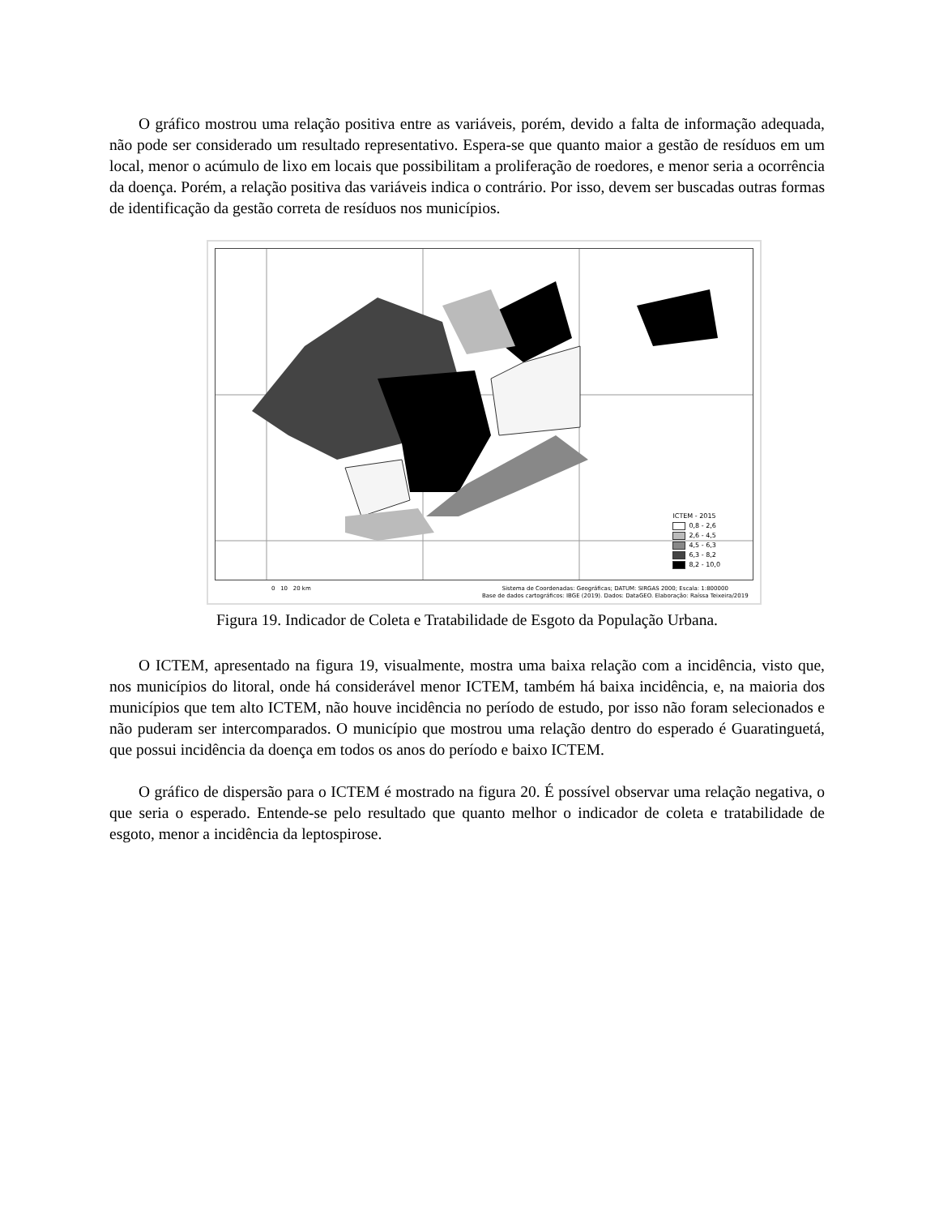O gráfico mostrou uma relação positiva entre as variáveis, porém, devido a falta de informação adequada, não pode ser considerado um resultado representativo. Espera-se que quanto maior a gestão de resíduos em um local, menor o acúmulo de lixo em locais que possibilitam a proliferação de roedores, e menor seria a ocorrência da doença. Porém, a relação positiva das variáveis indica o contrário. Por isso, devem ser buscadas outras formas de identificação da gestão correta de resíduos nos municípios.
ICTEM - 2015
0,8 - 2,6
2,6 - 4,5
4,5 - 6,3
6,3 - 8,2
8,2 - 10,0
0 10 20 km Sistema de Coordenadas: Geográficas; DATUM: SIRGAS 2000; Escala: 1:800000
Base de dados cartográficos: IBGE (2019). Dados: DataGEO. Elaboração: Raíssa Teixeira/2019
Figura 19. Indicador de Coleta e Tratabilidade de Esgoto da População Urbana.
O ICTEM, apresentado na figura 19, visualmente, mostra uma baixa relação com a incidência, visto que, nos municípios do litoral, onde há considerável menor ICTEM, também há baixa incidência, e, na maioria dos municípios que tem alto ICTEM, não houve incidência no período de estudo, por isso não foram selecionados e não puderam ser intercomparados. O município que mostrou uma relação dentro do esperado é Guaratinguetá, que possui incidência da doença em todos os anos do período e baixo ICTEM.
O gráfico de dispersão para o ICTEM é mostrado na figura 20. É possível observar uma relação negativa, o que seria o esperado. Entende-se pelo resultado que quanto melhor o indicador de coleta e tratabilidade de esgoto, menor a incidência da leptospirose.